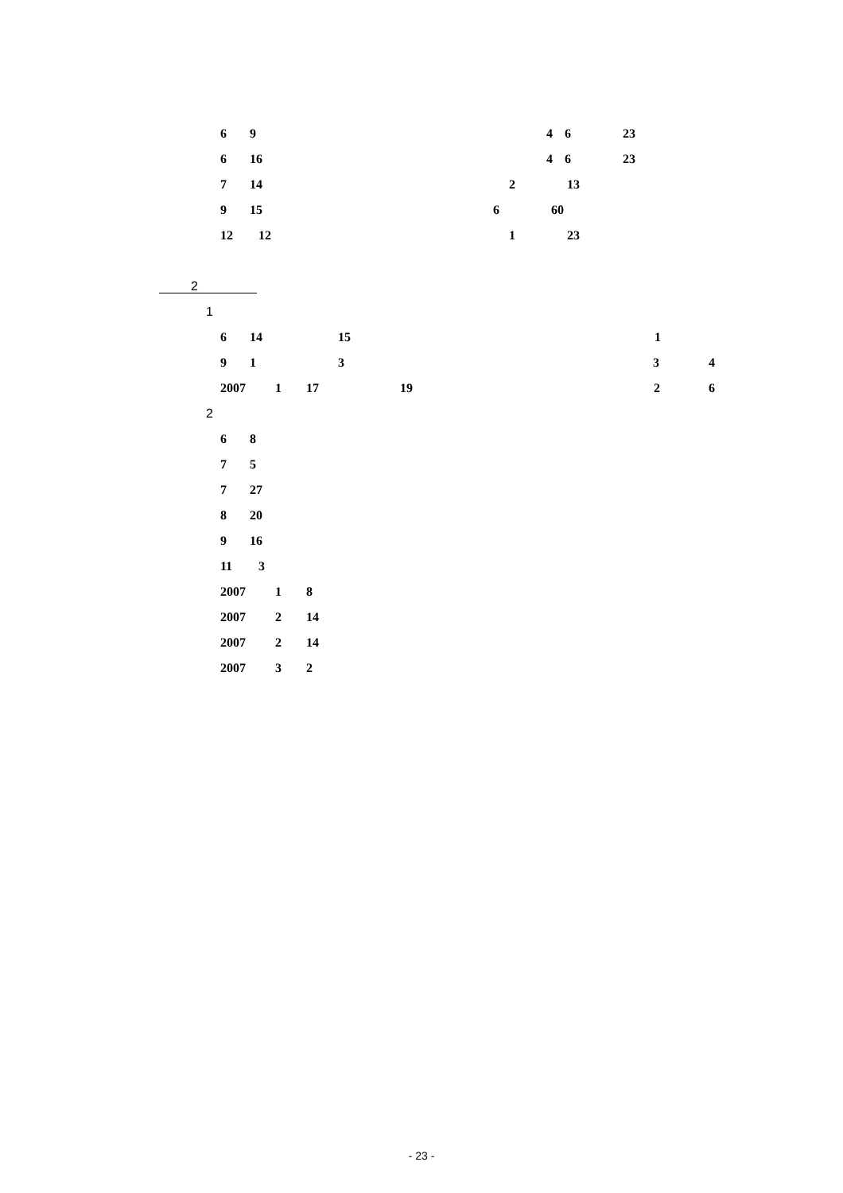6946 23
6 16 46 23
7 14 2 13
9 15 6 60
12 12 1 23
2
1
6 14 15 1
91334
2007 1 17 19 26
2
68
75
7 27
8 20
9 16
11 3
2007 18
2007 2 14
2007 2 14
2007 32
- 23 -